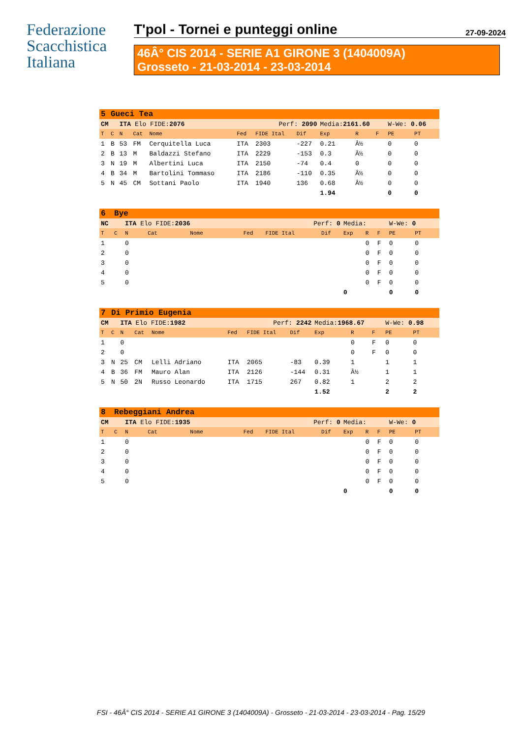Federazione
Scacchistica
Italiana
T'pol - Tornei e punteggi online 27-09-2024
46Â° CIS 2014 - SERIE A1 GIRONE 3 (1404009A)
Grosseto - 21-03-2014 - 23-03-2014
| 5 | Gueci Tea | | | | | | | | | | | |
| CM | | ITA Elo FIDE: 2076 | | | Perf: 2090 | | | Media: 2161.60 | | | W-We: 0.06 | |
| T | C | N | Cat | Nome | Fed | FIDE Ital | Dif | Exp | R | F | PE | PT |
| 1 | B | 53 | FM | Cerquitella Luca | ITA | 2303 | -227 | 0.21 | Â½ | | 0 | 0 |
| 2 | B | 13 | M | Baldazzi Stefano | ITA | 2229 | -153 | 0.3 | Â½ | | 0 | 0 |
| 3 | N | 19 | M | Albertini Luca | ITA | 2150 | -74 | 0.4 | 0 | | 0 | 0 |
| 4 | B | 34 | M | Bartolini Tommaso | ITA | 2186 | -110 | 0.35 | Â½ | | 0 | 0 |
| 5 | N | 45 | CM | Sottani Paolo | ITA | 1940 | 136 | 0.68 | Â½ | | 0 | 0 |
| | | | | | | | | 1.94 | | | 0 | 0 |
| 6 | Bye | | | | | | | | | | | |
| NC | | ITA Elo FIDE: 2036 | | | Perf: 0 | | | Media: | | | W-We: 0 | |
| T | C | N | Cat | Nome | Fed | FIDE Ital | Dif | Exp | R | F | PE | PT |
| 1 | | 0 | | | | | | | 0 | F | 0 | 0 |
| 2 | | 0 | | | | | | | 0 | F | 0 | 0 |
| 3 | | 0 | | | | | | | 0 | F | 0 | 0 |
| 4 | | 0 | | | | | | | 0 | F | 0 | 0 |
| 5 | | 0 | | | | | | | 0 | F | 0 | 0 |
| | | | | | | | | 0 | | | 0 | 0 |
| 7 | Di Primio Eugenia | | | | | | | | | | | |
| CM | | ITA Elo FIDE: 1982 | | | Perf: 2242 | | | Media: 1968.67 | | | W-We: 0.98 | |
| T | C | N | Cat | Nome | Fed | FIDE Ital | Dif | Exp | R | F | PE | PT |
| 1 | | 0 | | | | | | | 0 | F | 0 | 0 |
| 2 | | 0 | | | | | | | 0 | F | 0 | 0 |
| 3 | N | 25 | CM | Lelli Adriano | ITA | 2065 | -83 | 0.39 | 1 | | 1 | 1 |
| 4 | B | 36 | FM | Mauro Alan | ITA | 2126 | -144 | 0.31 | Â½ | | 1 | 1 |
| 5 | N | 50 | 2N | Russo Leonardo | ITA | 1715 | 267 | 0.82 | 1 | | 2 | 2 |
| | | | | | | | | 1.52 | | | 2 | 2 |
| 8 | Rebeggiani Andrea | | | | | | | | | | | |
| CM | | ITA Elo FIDE: 1935 | | | Perf: 0 | | | Media: | | | W-We: 0 | |
| T | C | N | Cat | Nome | Fed | FIDE Ital | Dif | Exp | R | F | PE | PT |
| 1 | | 0 | | | | | | | 0 | F | 0 | 0 |
| 2 | | 0 | | | | | | | 0 | F | 0 | 0 |
| 3 | | 0 | | | | | | | 0 | F | 0 | 0 |
| 4 | | 0 | | | | | | | 0 | F | 0 | 0 |
| 5 | | 0 | | | | | | | 0 | F | 0 | 0 |
| | | | | | | | | 0 | | | 0 | 0 |
FSI - 46Â° CIS 2014 - SERIE A1 GIRONE 3 (1404009A) - Grosseto - 21-03-2014 - 23-03-2014 - Pag. 15/29